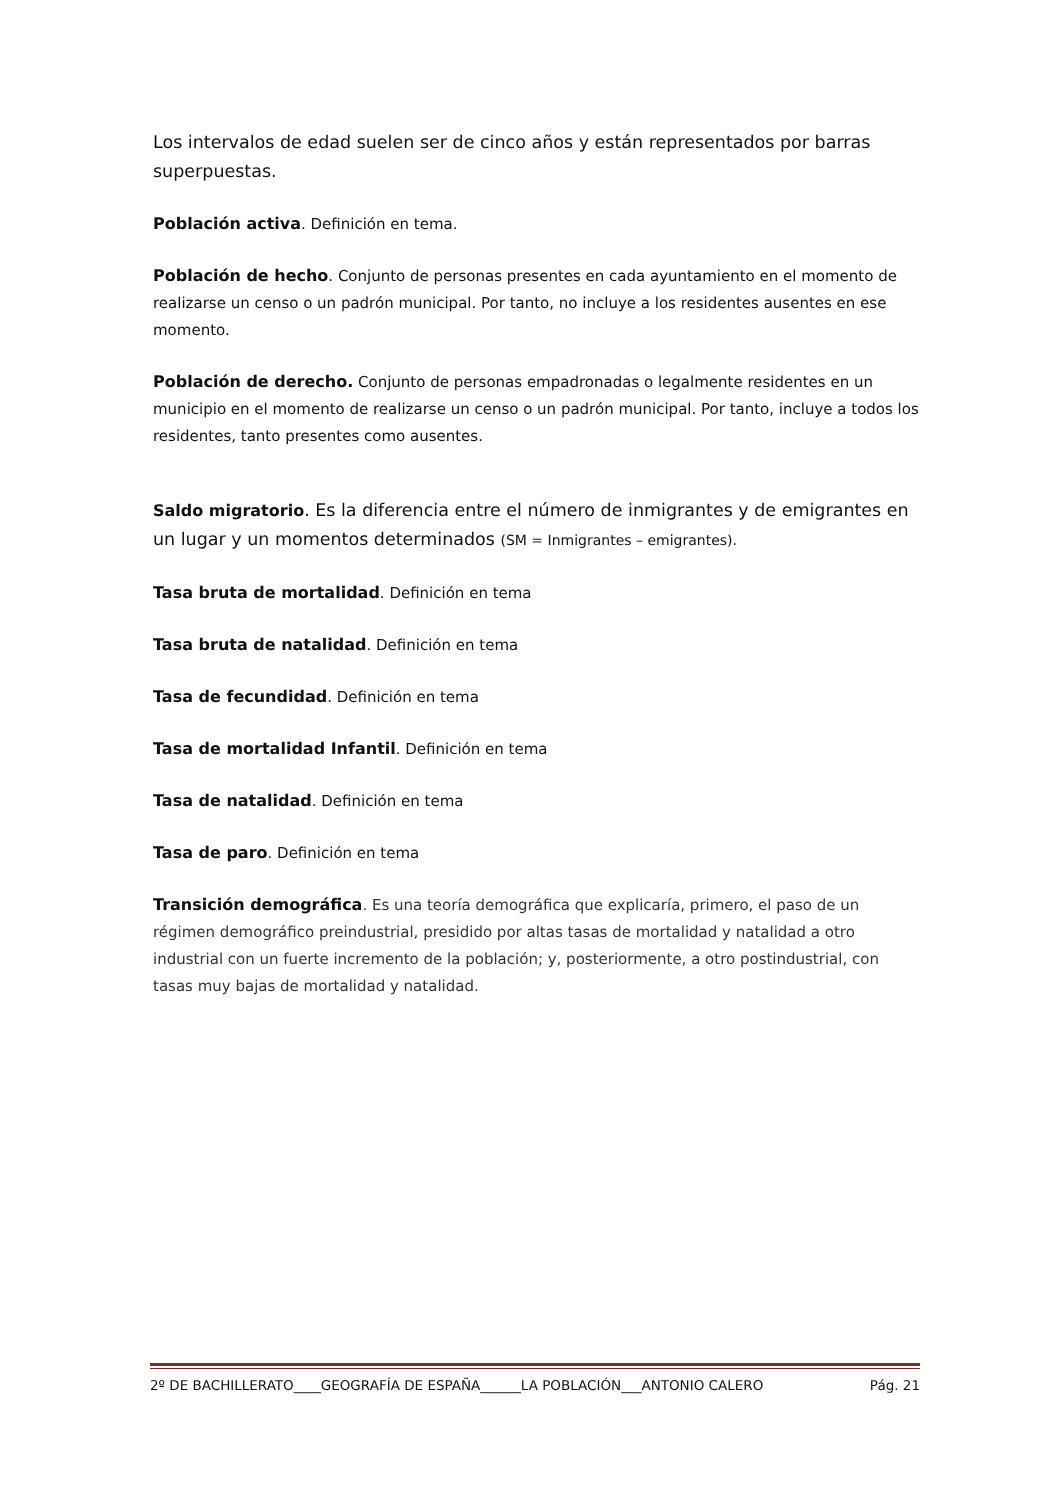Los intervalos de edad suelen ser de cinco años y están representados por barras superpuestas.
Población activa. Definición en tema.
Población de hecho. Conjunto de personas presentes en cada ayuntamiento en el momento de realizarse un censo o un padrón municipal. Por tanto, no incluye a los residentes ausentes en ese momento.
Población de derecho. Conjunto de personas empadronadas o legalmente residentes en un municipio en el momento de realizarse un censo o un padrón municipal. Por tanto, incluye a todos los residentes, tanto presentes como ausentes.
Saldo migratorio. Es la diferencia entre el número de inmigrantes y de emigrantes en un lugar y un momentos determinados (SM = Inmigrantes – emigrantes).
Tasa bruta de mortalidad. Definición en tema
Tasa bruta de natalidad. Definición en tema
Tasa de fecundidad. Definición en tema
Tasa de mortalidad Infantil. Definición en tema
Tasa de natalidad. Definición en tema
Tasa de paro. Definición en tema
Transición demográfica. Es una teoría demográfica que explicaría, primero, el paso de un régimen demográfico preindustrial, presidido por altas tasas de mortalidad y natalidad a otro industrial con un fuerte incremento de la población; y, posteriormente, a otro postindustrial, con tasas muy bajas de mortalidad y natalidad.
2º DE BACHILLERATO____GEOGRAFÍA DE ESPAÑA______LA POBLACIÓN___ANTONIO CALERO Pág. 21